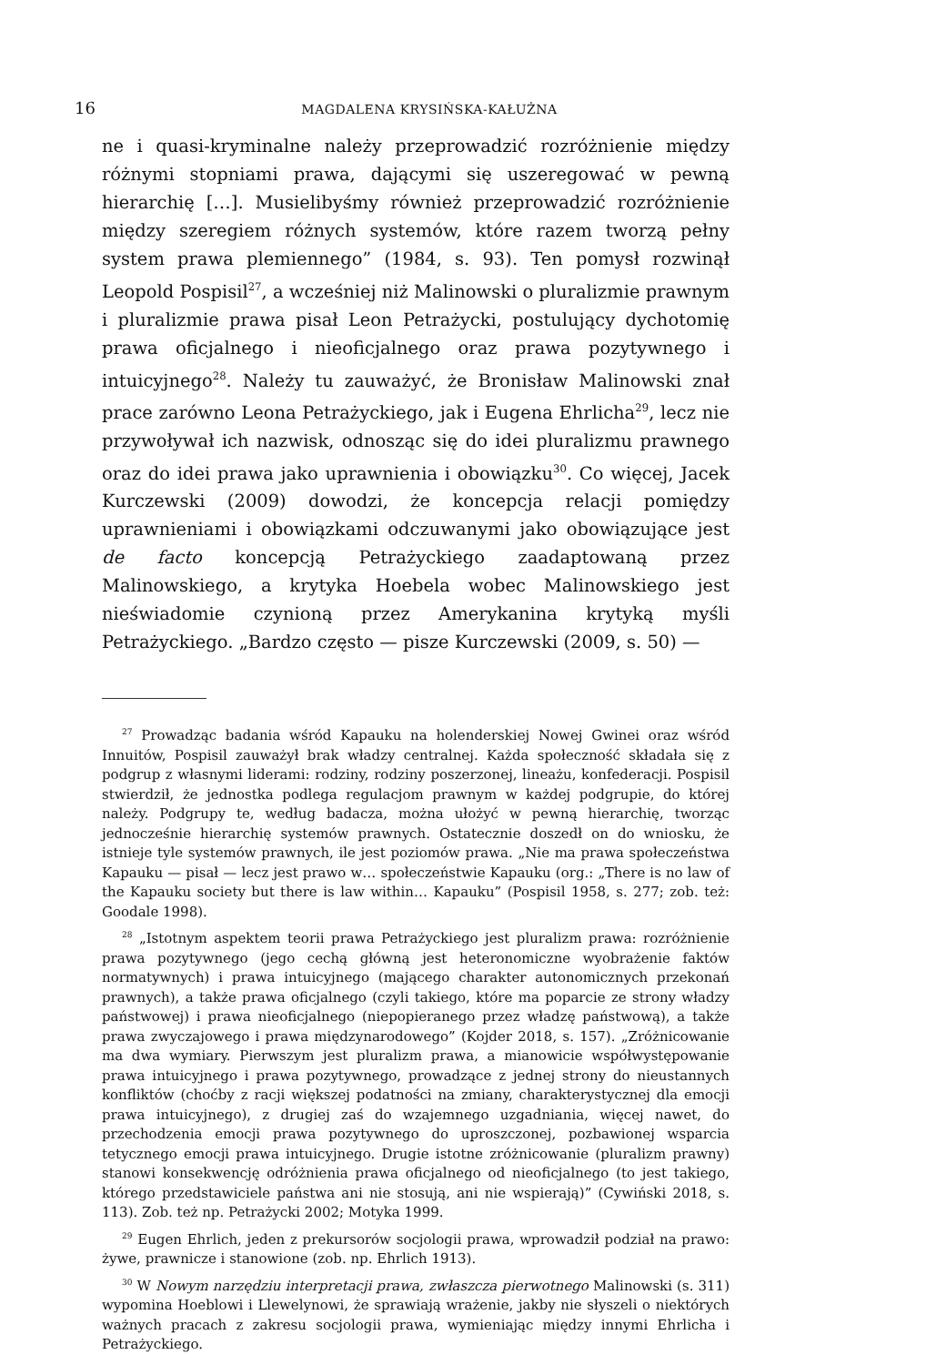16
MAGDALENA KRYSIŃSKA-KAŁUŻNA
ne i quasi-kryminalne należy przeprowadzić rozróżnienie między różnymi stopniami prawa, dającymi się uszeregować w pewną hierarchię […]. Musielibyśmy również przeprowadzić rozróżnienie między szeregiem różnych systemów, które razem tworzą pełny system prawa plemiennego” (1984, s. 93). Ten pomysł rozwinął Leopold Pospisil<sup>27</sup>, a wcześniej niż Malinowski o pluralizmie prawnym i pluralizmie prawa pisał Leon Petrażycki, postulujący dychotomię prawa oficjalnego i nieoficjalnego oraz prawa pozytywnego i intuicyjnego<sup>28</sup>. Należy tu zauważyć, że Bronisław Malinowski znał prace zarówno Leona Petrażyckiego, jak i Eugena Ehrlicha<sup>29</sup>, lecz nie przywoływał ich nazwisk, odnosząc się do idei pluralizmu prawnego oraz do idei prawa jako uprawnienia i obowiązku<sup>30</sup>. Co więcej, Jacek Kurczewski (2009) dowodzi, że koncepcja relacji pomiędzy uprawnieniami i obowiązkami odczuwanymi jako obowiązujące jest de facto koncepcją Petrażyckiego zaadaptowaną przez Malinowskiego, a krytyka Hoebela wobec Malinowskiego jest nieświadomie czynioną przez Amerykanina krytyką myśli Petrażyckiego. „Bardzo często — pisze Kurczewski (2009, s. 50) —
<sup>27</sup> Prowadząc badania wśród Kapauku na holenderskiej Nowej Gwinei oraz wśród Innuitów, Pospisil zauważył brak władzy centralnej. Każda społeczność składała się z podgrup z własnymi liderami: rodziny, rodziny poszerzonej, lineażu, konfederacji. Pospisil stwierdził, że jednostka podlega regulacjom prawnym w każdej podgrupie, do której należy. Podgrupy te, według badacza, można ułożyć w pewną hierarchię, tworząc jednocześnie hierarchię systemów prawnych. Ostatecznie doszedł on do wniosku, że istnieje tyle systemów prawnych, ile jest poziomów prawa. „Nie ma prawa społeczeństwa Kapauku — pisał — lecz jest prawo w… społeczeństwie Kapauku (org.: „There is no law of the Kapauku society but there is law within… Kapauku” (Pospisil 1958, s. 277; zob. też: Goodale 1998).
<sup>28</sup> „Istotnym aspektem teorii prawa Petrażyckiego jest pluralizm prawa: rozróżnienie prawa pozytywnego (jego cechą główną jest heteronomiczne wyobrażenie faktów normatywnych) i prawa intuicyjnego (mającego charakter autonomicznych przekonań prawnych), a także prawa oficjalnego (czyli takiego, które ma poparcie ze strony władzy państwowej) i prawa nieoficjalnego (niepopieranego przez władzę państwową), a także prawa zwyczajowego i prawa międzynarodowego” (Kojder 2018, s. 157). „Zróżnicowanie ma dwa wymiary. Pierwszym jest pluralizm prawa, a mianowicie współwystępowanie prawa intuicyjnego i prawa pozytywnego, prowadzące z jednej strony do nieustannych konfliktów (choćby z racji większej podatności na zmiany, charakterystycznej dla emocji prawa intuicyjnego), z drugiej zaś do wzajemnego uzgadniania, więcej nawet, do przechodzenia emocji prawa pozytywnego do uproszczonej, pozbawionej wsparcia tetycznego emocji prawa intuicyjnego. Drugie istotne zróżnicowanie (pluralizm prawny) stanowi konsekwencję odróżnienia prawa oficjalnego od nieoficjalnego (to jest takiego, którego przedstawiciele państwa ani nie stosują, ani nie wspierają)” (Cywiński 2018, s. 113). Zob. też np. Petrażycki 2002; Motyka 1999.
<sup>29</sup> Eugen Ehrlich, jeden z prekursorów socjologii prawa, wprowadził podział na prawo: żywe, prawnicze i stanowione (zob. np. Ehrlich 1913).
<sup>30</sup> W Nowym narzędziu interpretacji prawa, zwłaszcza pierwotnego Malinowski (s. 311) wypomina Hoeblowi i Llewelynowi, że sprawiają wrażenie, jakby nie słyszeli o niektórych ważnych pracach z zakresu socjologii prawa, wymieniając między innymi Ehrlicha i Petrażyckiego.